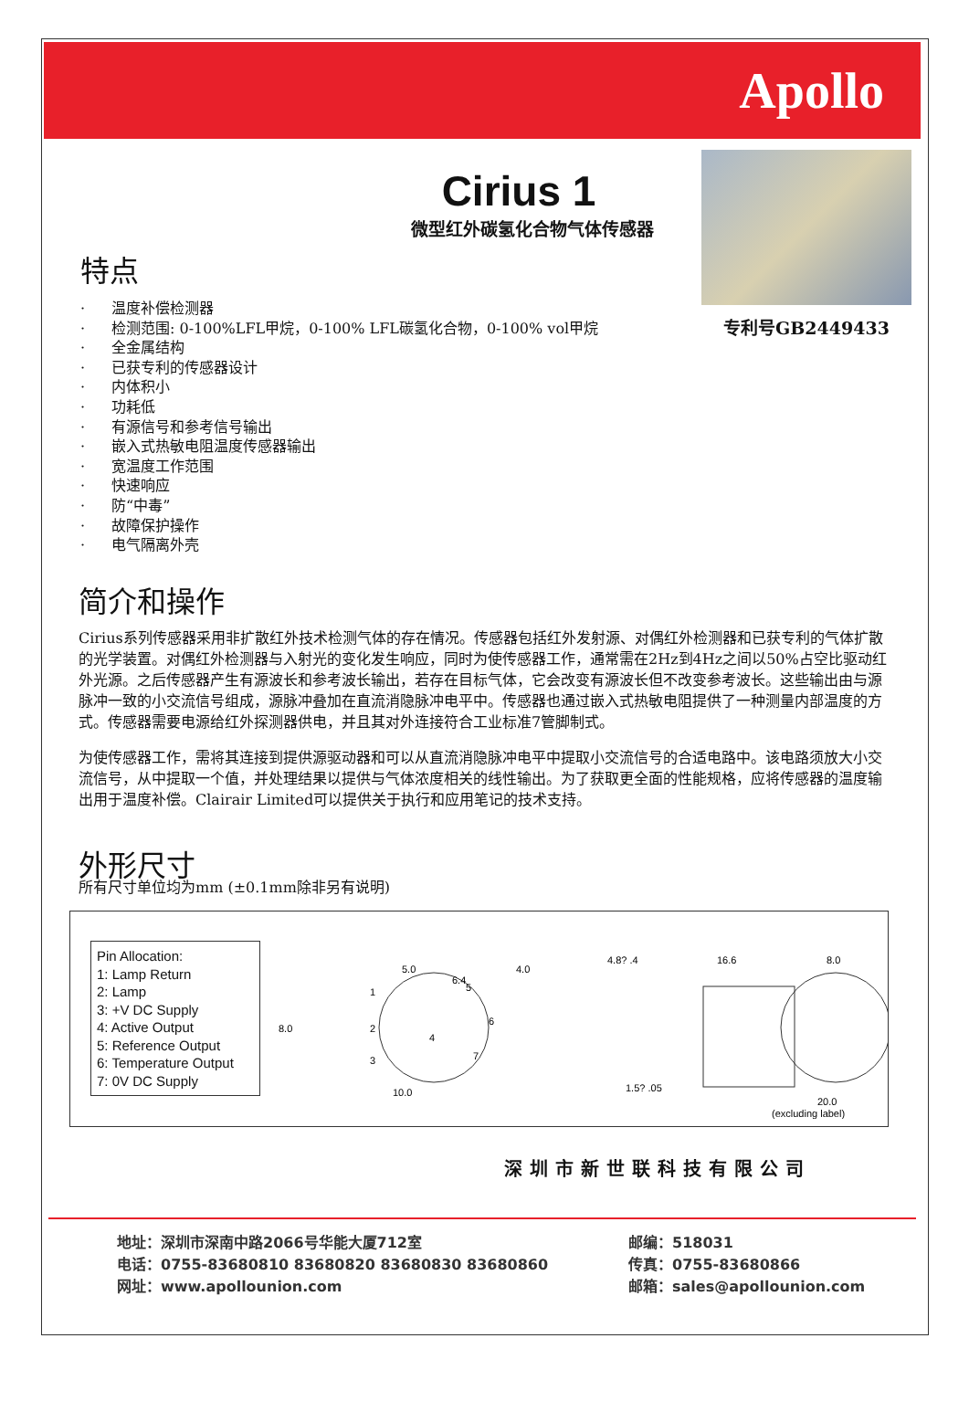Apollo
Cirius 1
微型红外碳氢化合物气体传感器
特点
· 温度补偿检测器
· 检测范围: 0-100%LFL甲烷，0-100% LFL碳氢化合物，0-100% vol甲烷
· 全金属结构
· 已获专利的传感器设计
· 内体积小
· 功耗低
· 有源信号和参考信号输出
· 嵌入式热敏电阻温度传感器输出
· 宽温度工作范围
· 快速响应
· 防“中毒”
· 故障保护操作
· 电气隔离外壳
专利号GB2449433
简介和操作
Cirius系列传感器采用非扩散红外技术检测气体的存在情况。传感器包括红外发射源、对偶红外检测器和已获专利的气体扩散的光学装置。对偶红外检测器与入射光的变化发生响应，同时为使传感器工作，通常需在2Hz到4Hz之间以50%占空比驱动红外光源。之后传感器产生有源波长和参考波长输出，若存在目标气体，它会改变有源波长但不改变参考波长。这些输出由与源脉冲一致的小交流信号组成，源脉冲叠加在直流消隐脉冲电平中。传感器也通过嵌入式热敏电阻提供了一种测量内部温度的方式。传感器需要电源给红外探测器供电，并且其对外连接符合工业标准7管脚制式。
为使传感器工作，需将其连接到提供源驱动器和可以从直流消隐脉冲电平中提取小交流信号的合适电路中。该电路须放大小交流信号，从中提取一个值，并处理结果以提供与气体浓度相关的线性输出。为了获取更全面的性能规格，应将传感器的温度输出用于温度补偿。Clairair Limited可以提供关于执行和应用笔记的技术支持。
外形尺寸
所有尺寸单位均为mm (±0.1mm除非另有说明)
Pin Allocation:
1: Lamp Return
2: Lamp
3: +V DC Supply
4: Active Output
5: Reference Output
6: Temperature Output
7: 0V DC Supply
5.0
6.4
10.0
1
2
3
4
5
6
7
8.0
4.0
4.8? .4
16.6
1.5? .05
8.0
20.0
(excluding label)
深圳市新世联科技有限公司
地址：深圳市深南中路2066号华能大厦712室
邮编：518031
电话：0755-83680810 83680820 83680830 83680860
传真：0755-83680866
网址：www.apollounion.com
邮箱：sales@apollounion.com